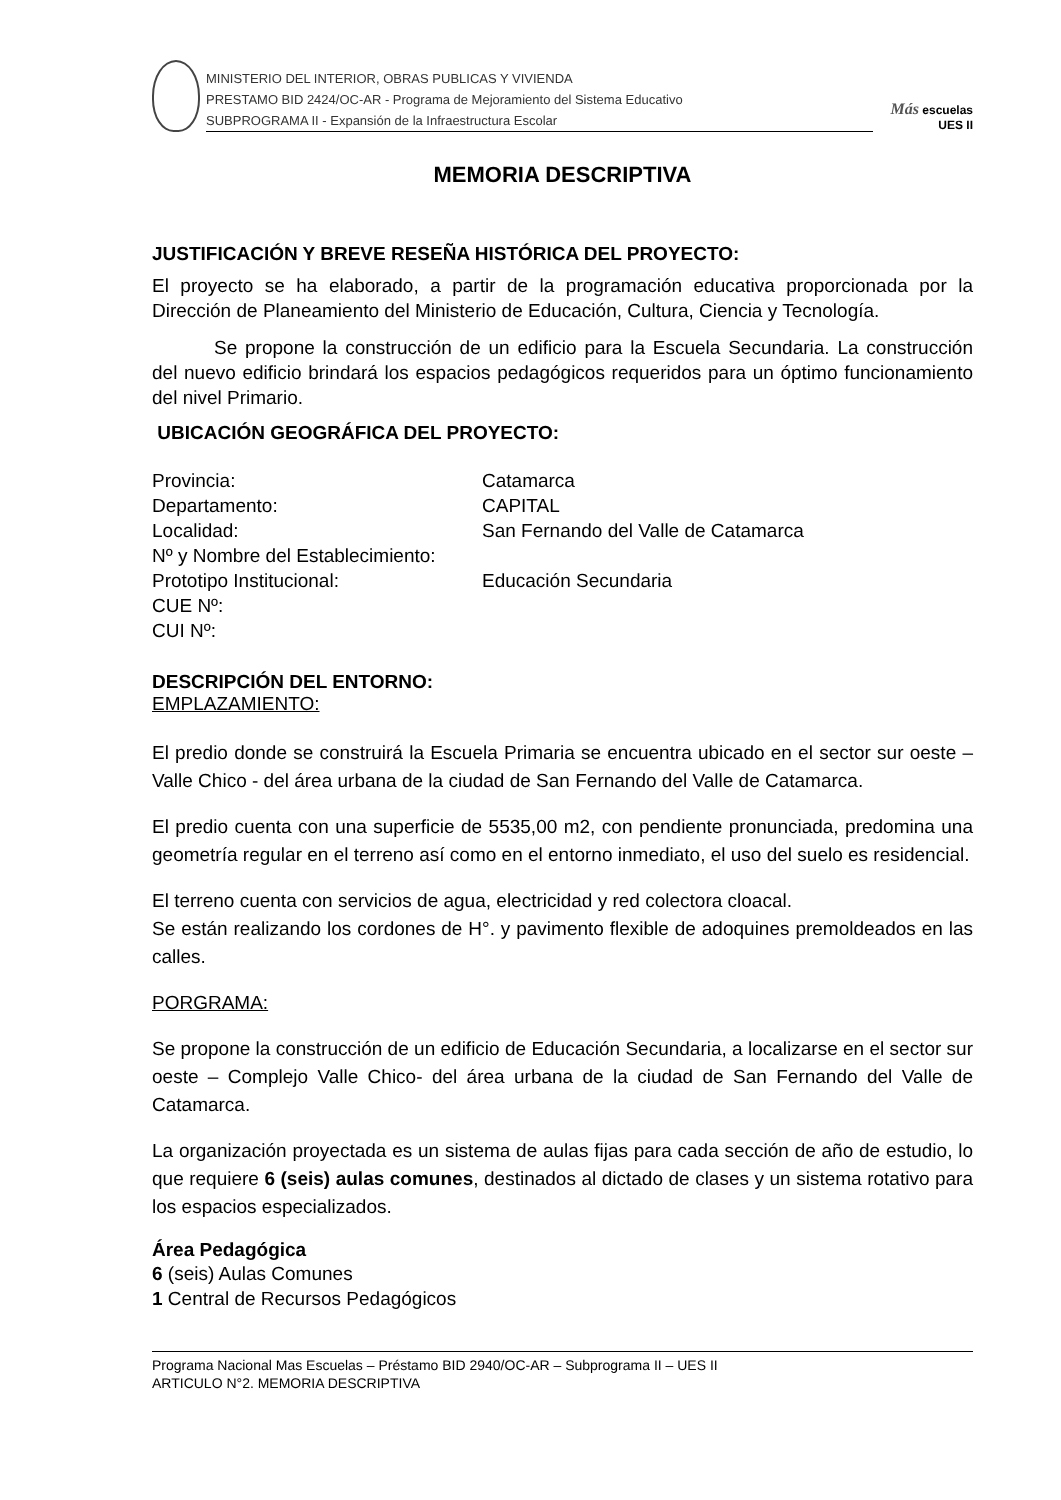MINISTERIO DEL INTERIOR, OBRAS PUBLICAS Y VIVIENDA
PRESTAMO BID 2424/OC-AR - Programa de Mejoramiento del Sistema Educativo
SUBPROGRAMA II - Expansión de la Infraestructura Escolar
Más escuelas UES II
MEMORIA DESCRIPTIVA
JUSTIFICACIÓN Y BREVE RESEÑA HISTÓRICA DEL PROYECTO:
El proyecto se ha elaborado, a partir de la programación educativa proporcionada por la Dirección de Planeamiento del Ministerio de Educación, Cultura, Ciencia y Tecnología.
Se propone la construcción de un edificio para la Escuela Secundaria. La construcción del nuevo edificio brindará los espacios pedagógicos requeridos para un óptimo funcionamiento del nivel Primario.
UBICACIÓN GEOGRÁFICA DEL PROYECTO:
Provincia: Catamarca
Departamento: CAPITAL
Localidad: San Fernando del Valle de Catamarca
Nº y Nombre del Establecimiento:
Prototipo Institucional: Educación Secundaria
CUE Nº:
CUI Nº:
DESCRIPCIÓN DEL ENTORNO:
EMPLAZAMIENTO:
El predio donde se construirá la Escuela Primaria se encuentra ubicado en el sector sur oeste –Valle Chico - del área urbana de la ciudad de San Fernando del Valle de Catamarca.
El predio cuenta con una superficie de 5535,00 m2, con pendiente pronunciada, predomina una geometría regular en el terreno así como en el entorno inmediato, el uso del suelo es residencial.
El terreno cuenta con servicios de agua, electricidad y red colectora cloacal.
Se están realizando los cordones de H°. y pavimento flexible de adoquines premoldeados en las calles.
PORGRAMA:
Se propone la construcción de un edificio de Educación Secundaria, a localizarse en el sector sur oeste – Complejo Valle Chico- del área urbana de la ciudad de San Fernando del Valle de Catamarca.
La organización proyectada es un sistema de aulas fijas para cada sección de año de estudio, lo que requiere 6 (seis) aulas comunes, destinados al dictado de clases y un sistema rotativo para los espacios especializados.
Área Pedagógica
6 (seis) Aulas Comunes
1 Central de Recursos Pedagógicos
Programa Nacional Mas Escuelas – Préstamo BID 2940/OC-AR – Subprograma II – UES II
ARTICULO N°2. MEMORIA DESCRIPTIVA